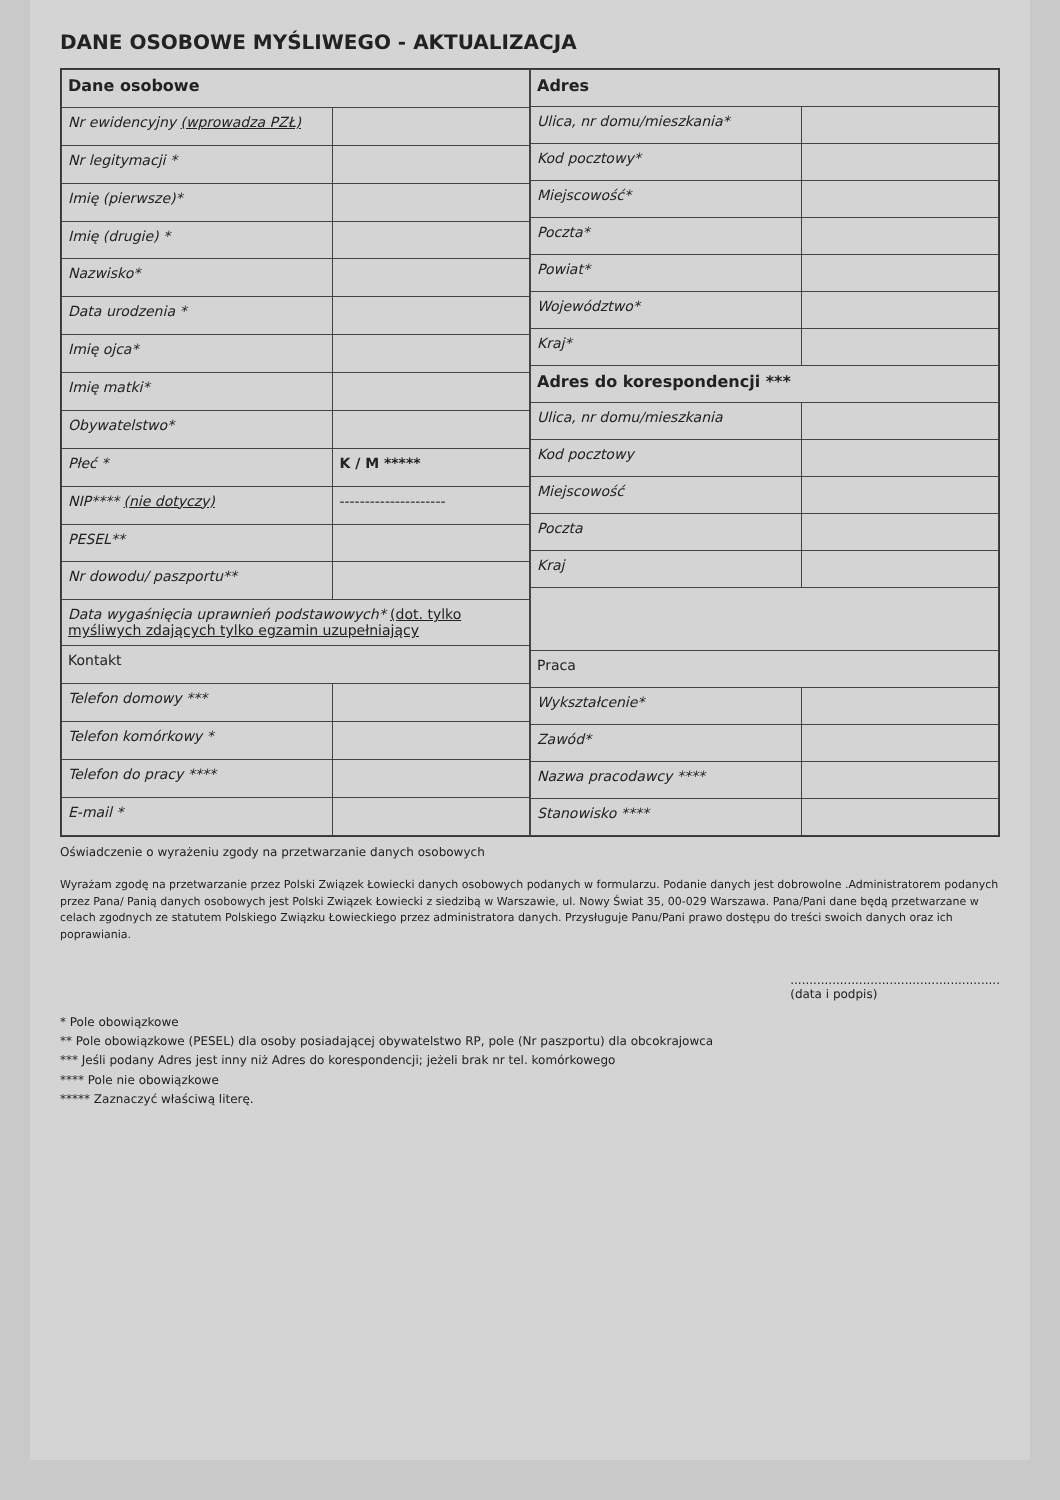DANE OSOBOWE MYŚLIWEGO - AKTUALIZACJA
| Dane osobowe | |
| --- | --- |
| Nr ewidencyjny (wprowadza PZŁ) | |
| Nr legitymacji * | |
| Imię (pierwsze)* | |
| Imię (drugie) * | |
| Nazwisko* | |
| Data urodzenia * | |
| Imię ojca* | |
| Imię matki* | |
| Obywatelstwo* | |
| Płeć * | K / M ***** |
| NIP**** (nie dotyczy) | --------------------- |
| PESEL** | |
| Nr dowodu/ paszportu** | |
| Data wygaśnięcia uprawnień podstawowych* (dot. tylko myśliwych zdających tylko egzamin uzupełniający | |
| Kontakt | |
| Telefon domowy *** | |
| Telefon komórkowy * | |
| Telefon do pracy **** | |
| E-mail * | |
| Adres | |
| --- | --- |
| Ulica, nr domu/mieszkania* | |
| Kod pocztowy* | |
| Miejscowość* | |
| Poczta* | |
| Powiat* | |
| Województwo* | |
| Kraj* | |
| Adres do korespondencji *** | |
| Ulica, nr domu/mieszkania | |
| Kod pocztowy | |
| Miejscowość | |
| Poczta | |
| Kraj | |
| Praca | |
| Wykształcenie* | |
| Zawód* | |
| Nazwa pracodawcy **** | |
| Stanowisko **** | |
Oświadczenie o wyrażeniu zgody na przetwarzanie danych osobowych
Wyrażam zgodę na przetwarzanie przez Polski Związek Łowiecki danych osobowych podanych w formularzu. Podanie danych jest dobrowolne .Administratorem podanych przez Pana/ Panią danych osobowych jest Polski Związek Łowiecki z siedzibą w Warszawie, ul. Nowy Świat 35, 00-029 Warszawa. Pana/Pani dane będą przetwarzane w celach zgodnych ze statutem Polskiego Związku Łowieckiego przez administratora danych. Przysługuje Panu/Pani prawo dostępu do treści swoich danych oraz ich poprawiania.
.......................................................
(data i podpis)
* Pole obowiązkowe
** Pole obowiązkowe (PESEL) dla osoby posiadającej obywatelstwo RP, pole (Nr paszportu) dla obcokrajowca
*** Jeśli podany Adres jest inny niż Adres do korespondencji; jeżeli brak nr tel. komórkowego
**** Pole nie obowiązkowe
***** Zaznaczyć właściwą literę.